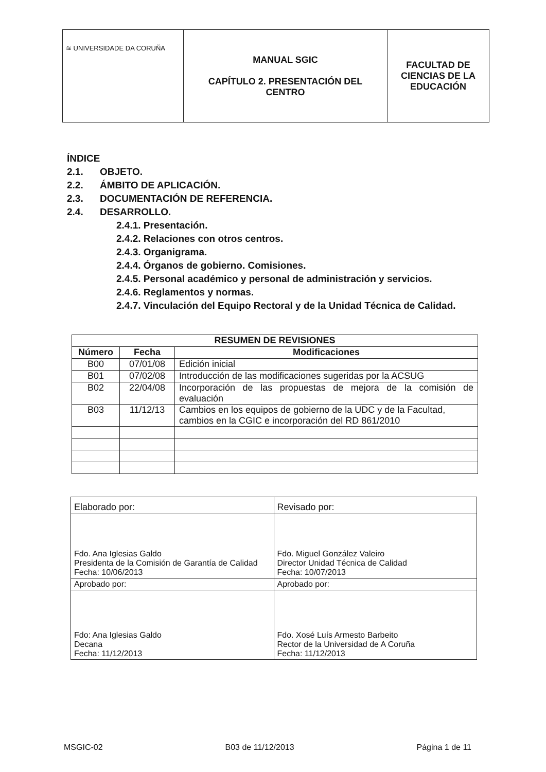| ≋ UNIVERSIDADE DA CORUÑA | MANUAL SGIC CAPÍTULO 2. PRESENTACIÓN DEL CENTRO | FACULTAD DE CIENCIAS DE LA EDUCACIÓN |
ÍNDICE
2.1. OBJETO.
2.2. ÁMBITO DE APLICACIÓN.
2.3. DOCUMENTACIÓN DE REFERENCIA.
2.4. DESARROLLO.
2.4.1. Presentación.
2.4.2. Relaciones con otros centros.
2.4.3. Organigrama.
2.4.4. Órganos de gobierno. Comisiones.
2.4.5. Personal académico y personal de administración y servicios.
2.4.6. Reglamentos y normas.
2.4.7. Vinculación del Equipo Rectoral y de la Unidad Técnica de Calidad.
| RESUMEN DE REVISIONES | | |
| --- | --- | --- |
| Número | Fecha | Modificaciones |
| B00 | 07/01/08 | Edición inicial |
| B01 | 07/02/08 | Introducción de las modificaciones sugeridas por la ACSUG |
| B02 | 22/04/08 | Incorporación de las propuestas de mejora de la comisión de evaluación |
| B03 | 11/12/13 | Cambios en los equipos de gobierno de la UDC y de la Facultad, cambios en la CGIC e incorporación del RD 861/2010 |
| Elaborado por: | Revisado por: |
| Fdo. Ana Iglesias Galdo Presidenta de la Comisión de Garantía de Calidad Fecha: 10/06/2013 | Fdo. Miguel González Valeiro Director Unidad Técnica de Calidad Fecha: 10/07/2013 |
| Aprobado por: | Aprobado por: |
| Fdo: Ana Iglesias Galdo Decana Fecha: 11/12/2013 | Fdo. Xosé Luís Armesto Barbeito Rector de la Universidad de A Coruña Fecha: 11/12/2013 |
MSGIC-02 B03 de 11/12/2013 Página 1 de 11